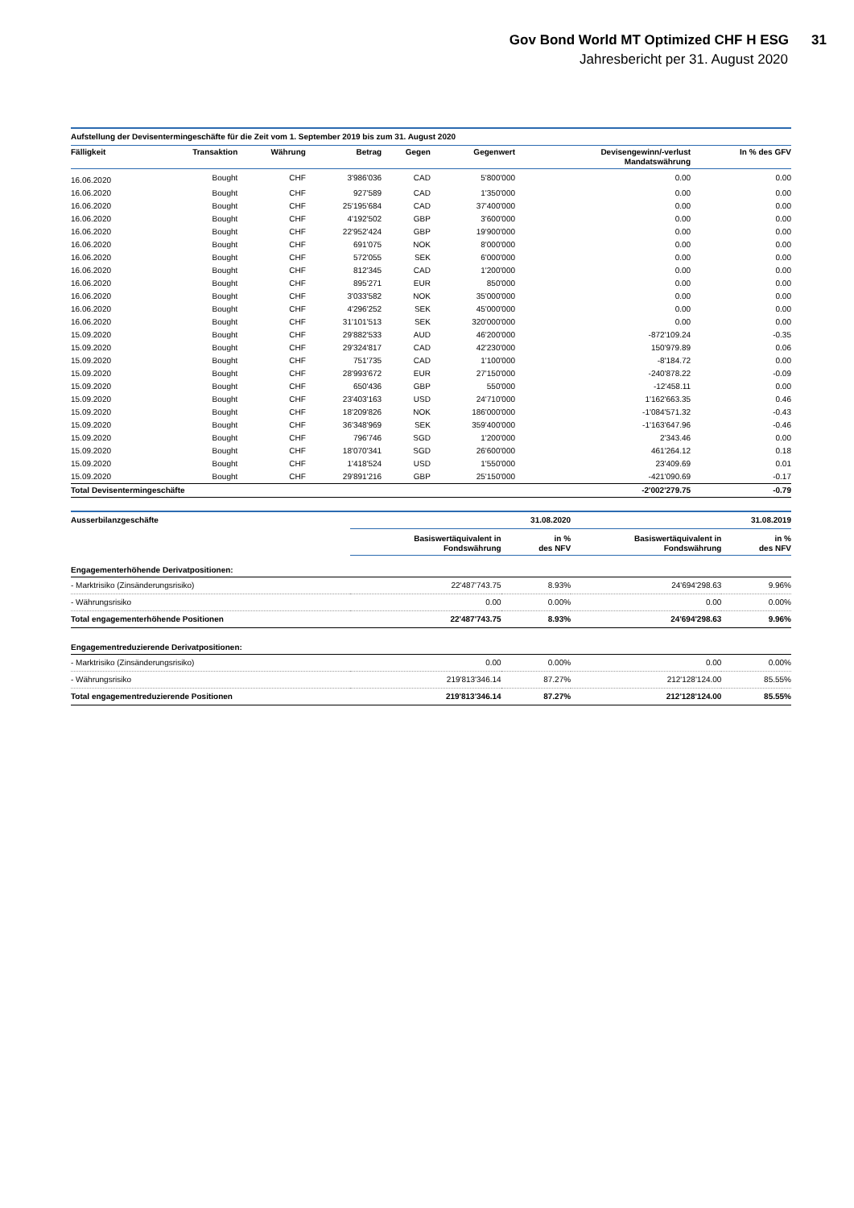Gov Bond World MT Optimized CHF H ESG 31
Jahresbericht per 31. August 2020
| Aufstellung der Devisentermingeschäfte für die Zeit vom 1. September 2019 bis zum 31. August 2020 | | | | | | | |
| --- | --- | --- | --- | --- | --- | --- | --- |
| Fälligkeit | Transaktion | Währung | Betrag | Gegen | Gegenwert | Devisengewinn/-verlust Mandatswährung | In % des GFV |
| 16.06.2020 | Bought | CHF | 3'986'036 | CAD | 5'800'000 | 0.00 | 0.00 |
| 16.06.2020 | Bought | CHF | 927'589 | CAD | 1'350'000 | 0.00 | 0.00 |
| 16.06.2020 | Bought | CHF | 25'195'684 | CAD | 37'400'000 | 0.00 | 0.00 |
| 16.06.2020 | Bought | CHF | 4'192'502 | GBP | 3'600'000 | 0.00 | 0.00 |
| 16.06.2020 | Bought | CHF | 22'952'424 | GBP | 19'900'000 | 0.00 | 0.00 |
| 16.06.2020 | Bought | CHF | 691'075 | NOK | 8'000'000 | 0.00 | 0.00 |
| 16.06.2020 | Bought | CHF | 572'055 | SEK | 6'000'000 | 0.00 | 0.00 |
| 16.06.2020 | Bought | CHF | 812'345 | CAD | 1'200'000 | 0.00 | 0.00 |
| 16.06.2020 | Bought | CHF | 895'271 | EUR | 850'000 | 0.00 | 0.00 |
| 16.06.2020 | Bought | CHF | 3'033'582 | NOK | 35'000'000 | 0.00 | 0.00 |
| 16.06.2020 | Bought | CHF | 4'296'252 | SEK | 45'000'000 | 0.00 | 0.00 |
| 16.06.2020 | Bought | CHF | 31'101'513 | SEK | 320'000'000 | 0.00 | 0.00 |
| 15.09.2020 | Bought | CHF | 29'882'533 | AUD | 46'200'000 | -872'109.24 | -0.35 |
| 15.09.2020 | Bought | CHF | 29'324'817 | CAD | 42'230'000 | 150'979.89 | 0.06 |
| 15.09.2020 | Bought | CHF | 751'735 | CAD | 1'100'000 | -8'184.72 | 0.00 |
| 15.09.2020 | Bought | CHF | 28'993'672 | EUR | 27'150'000 | -240'878.22 | -0.09 |
| 15.09.2020 | Bought | CHF | 650'436 | GBP | 550'000 | -12'458.11 | 0.00 |
| 15.09.2020 | Bought | CHF | 23'403'163 | USD | 24'710'000 | 1'162'663.35 | 0.46 |
| 15.09.2020 | Bought | CHF | 18'209'826 | NOK | 186'000'000 | -1'084'571.32 | -0.43 |
| 15.09.2020 | Bought | CHF | 36'348'969 | SEK | 359'400'000 | -1'163'647.96 | -0.46 |
| 15.09.2020 | Bought | CHF | 796'746 | SGD | 1'200'000 | 2'343.46 | 0.00 |
| 15.09.2020 | Bought | CHF | 18'070'341 | SGD | 26'600'000 | 461'264.12 | 0.18 |
| 15.09.2020 | Bought | CHF | 1'418'524 | USD | 1'550'000 | 23'409.69 | 0.01 |
| 15.09.2020 | Bought | CHF | 29'891'216 | GBP | 25'150'000 | -421'090.69 | -0.17 |
| Total Devisentermingeschäfte | | | | | | -2'002'279.75 | -0.79 |
| Ausserbilanzgeschäfte | | 31.08.2020 | | 31.08.2019 |
| --- | --- | --- | --- | --- |
| | Basiswertäquivalent in Fondswährung | in % des NFV | Basiswertäquivalent in Fondswährung | in % des NFV |
| Engagementerhöhende Derivatpositionen: | | | | |
| - Marktrisiko (Zinsänderungsrisiko) | 22'487'743.75 | 8.93% | 24'694'298.63 | 9.96% |
| - Währungsrisiko | 0.00 | 0.00% | 0.00 | 0.00% |
| Total engagementerhöhende Positionen | 22'487'743.75 | 8.93% | 24'694'298.63 | 9.96% |
| Engagementreduzierende Derivatpositionen: | | | | |
| - Marktrisiko (Zinsänderungsrisiko) | 0.00 | 0.00% | 0.00 | 0.00% |
| - Währungsrisiko | 219'813'346.14 | 87.27% | 212'128'124.00 | 85.55% |
| Total engagementreduzierende Positionen | 219'813'346.14 | 87.27% | 212'128'124.00 | 85.55% |